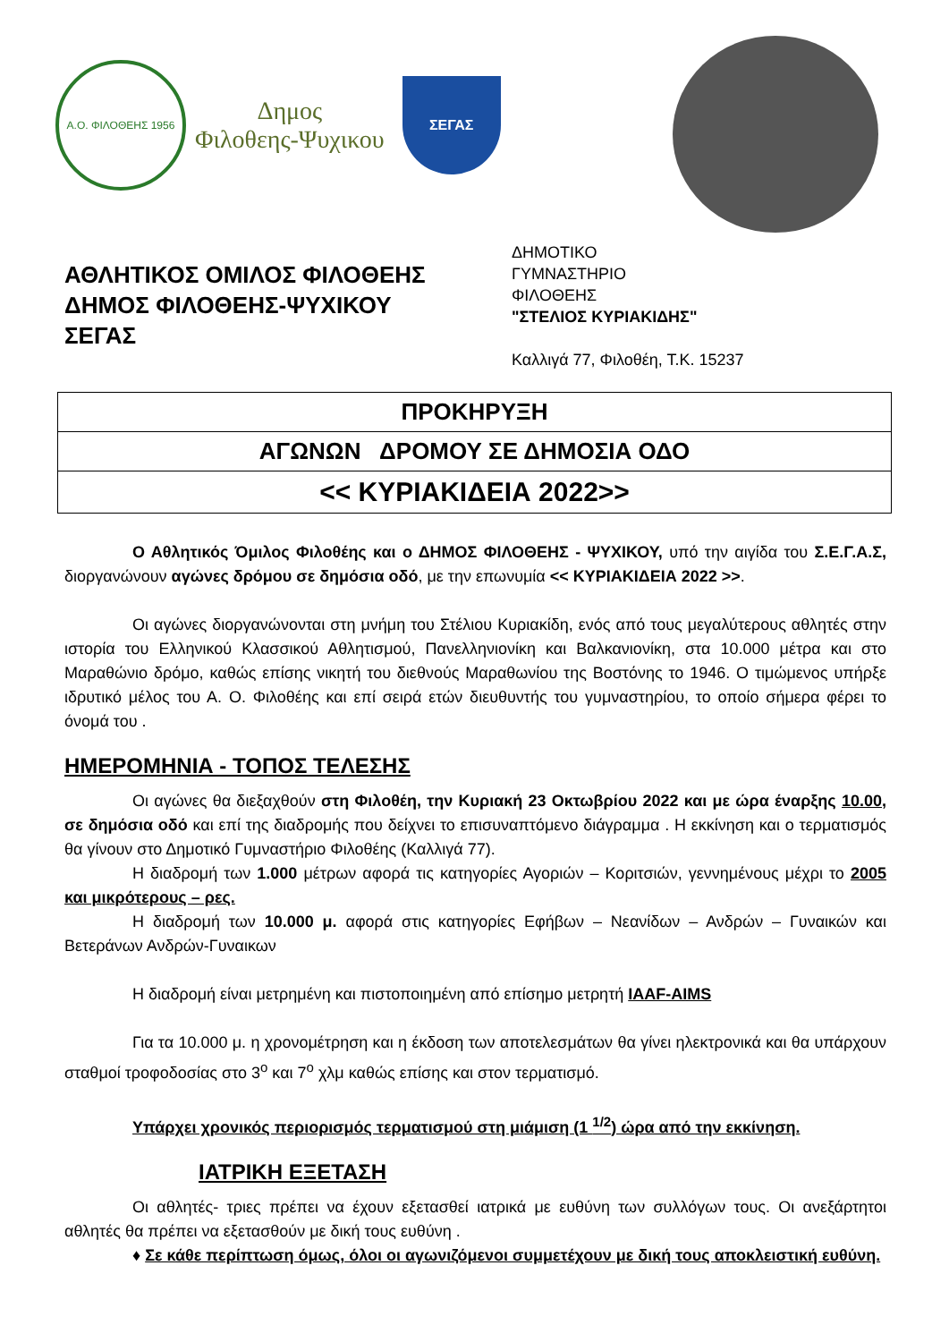Α.Ο. ΦΙΛΟΘΕΗΣ 1956
Δημος
Φιλοθεης-Ψυχικου
ΣΕΓΑΣ
ΑΘΛΗΤΙΚΟΣ ΟΜΙΛΟΣ ΦΙΛΟΘΕΗΣ
ΔΗΜΟΣ ΦΙΛΟΘΕΗΣ-ΨΥΧΙΚΟΥ
ΣΕΓΑΣ
ΔΗΜΟΤΙΚΟ
ΓΥΜΝΑΣΤΗΡΙΟ
ΦΙΛΟΘΕΗΣ
"ΣΤΕΛΙΟΣ ΚΥΡΙΑΚΙΔΗΣ"
Καλλιγά 77, Φιλοθέη, Τ.Κ. 15237
ΠΡΟΚΗΡΥΞΗ
ΑΓΩΝΩΝ ΔΡΟΜΟΥ ΣΕ ΔΗΜΟΣΙΑ ΟΔΟ
<< ΚΥΡΙΑΚΙΔΕΙΑ 2022>>
Ο Αθλητικός Όμιλος Φιλοθέης και ο ΔΗΜΟΣ ΦΙΛΟΘΕΗΣ - ΨΥΧΙΚΟΥ, υπό την αιγίδα του Σ.Ε.Γ.Α.Σ, διοργανώνουν αγώνες δρόμου σε δημόσια οδό, με την επωνυμία << ΚΥΡΙΑΚΙΔΕΙΑ 2022 >>.
Οι αγώνες διοργανώνονται στη μνήμη του Στέλιου Κυριακίδη, ενός από τους μεγαλύτερους αθλητές στην ιστορία του Ελληνικού Κλασσικού Αθλητισμού, Πανελληνιονίκη και Βαλκανιονίκη, στα 10.000 μέτρα και στο Μαραθώνιο δρόμο, καθώς επίσης νικητή του διεθνούς Μαραθωνίου της Βοστόνης το 1946. Ο τιμώμενος υπήρξε ιδρυτικό μέλος του Α. Ο. Φιλοθέης και επί σειρά ετών διευθυντής του γυμναστηρίου, το οποίο σήμερα φέρει το όνομά του .
ΗΜΕΡΟΜΗΝΙΑ - ΤΟΠΟΣ ΤΕΛΕΣΗΣ
Οι αγώνες θα διεξαχθούν στη Φιλοθέη, την Κυριακή 23 Οκτωβρίου 2022 και με ώρα έναρξης 10.00, σε δημόσια οδό και επί της διαδρομής που δείχνει το επισυναπτόμενο διάγραμμα . Η εκκίνηση και ο τερματισμός θα γίνουν στο Δημοτικό Γυμναστήριο Φιλοθέης (Καλλιγά 77).
Η διαδρομή των 1.000 μέτρων αφορά τις κατηγορίες Αγοριών – Κοριτσιών, γεννημένους μέχρι το 2005 και μικρότερους – ρες.
Η διαδρομή των 10.000 μ. αφορά στις κατηγορίες Εφήβων – Νεανίδων – Ανδρών – Γυναικών και Βετεράνων Ανδρών-Γυναικων
Η διαδρομή είναι μετρημένη και πιστοποιημένη από επίσημο μετρητή IAAF-AIMS
Για τα 10.000 μ. η χρονομέτρηση και η έκδοση των αποτελεσμάτων θα γίνει ηλεκτρονικά και θα υπάρχουν σταθμοί τροφοδοσίας στο 3<sup>ο</sup> και 7<sup>ο</sup> χλμ καθώς επίσης και στον τερματισμό.
Υπάρχει χρονικός περιορισμός τερματισμού στη μιάμιση (1 <sup>1/2</sup>) ώρα από την εκκίνηση.
ΙΑΤΡΙΚΗ ΕΞΕΤΑΣΗ
Οι αθλητές- τριες πρέπει να έχουν εξετασθεί ιατρικά με ευθύνη των συλλόγων τους. Οι ανεξάρτητοι αθλητές θα πρέπει να εξετασθούν με δική τους ευθύνη .
♦ Σε κάθε περίπτωση όμως, όλοι οι αγωνιζόμενοι συμμετέχουν με δική τους αποκλειστική ευθύνη.